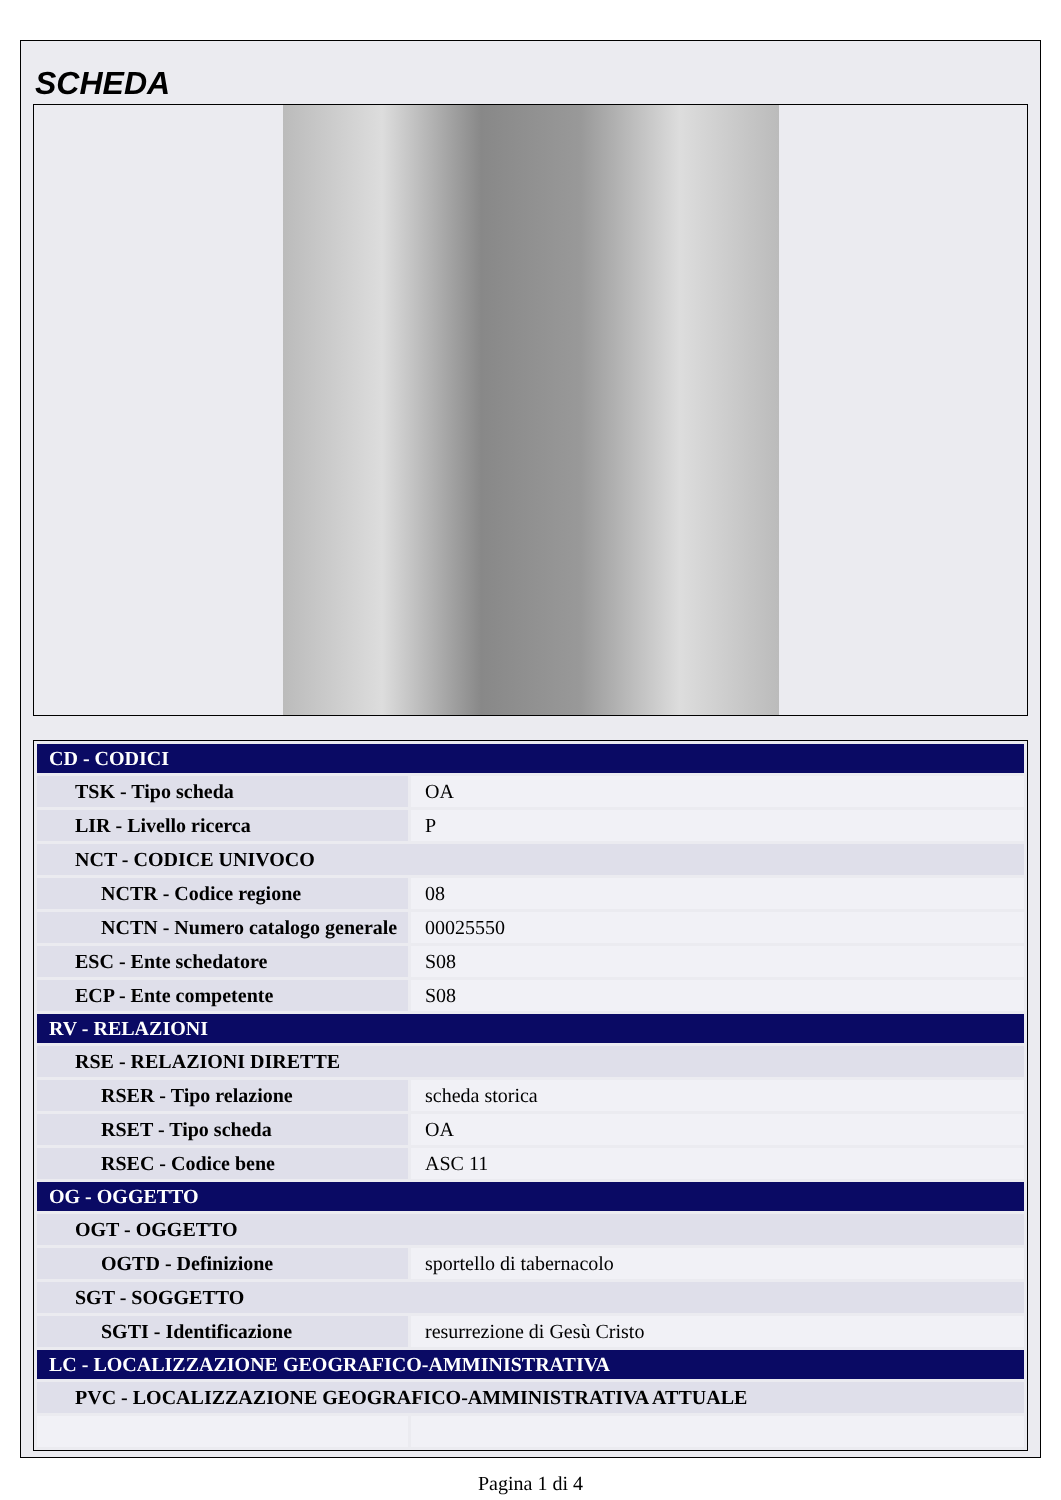SCHEDA
| CD - CODICI | |
| TSK - Tipo scheda | OA |
| LIR - Livello ricerca | P |
| NCT - CODICE UNIVOCO | |
| NCTR - Codice regione | 08 |
| NCTN - Numero catalogo generale | 00025550 |
| ESC - Ente schedatore | S08 |
| ECP - Ente competente | S08 |
| RV - RELAZIONI | |
| RSE - RELAZIONI DIRETTE | |
| RSER - Tipo relazione | scheda storica |
| RSET - Tipo scheda | OA |
| RSEC - Codice bene | ASC 11 |
| OG - OGGETTO | |
| OGT - OGGETTO | |
| OGTD - Definizione | sportello di tabernacolo |
| SGT - SOGGETTO | |
| SGTI - Identificazione | resurrezione di Gesù Cristo |
| LC - LOCALIZZAZIONE GEOGRAFICO-AMMINISTRATIVA | |
| PVC - LOCALIZZAZIONE GEOGRAFICO-AMMINISTRATIVA ATTUALE | |
Pagina 1 di 4